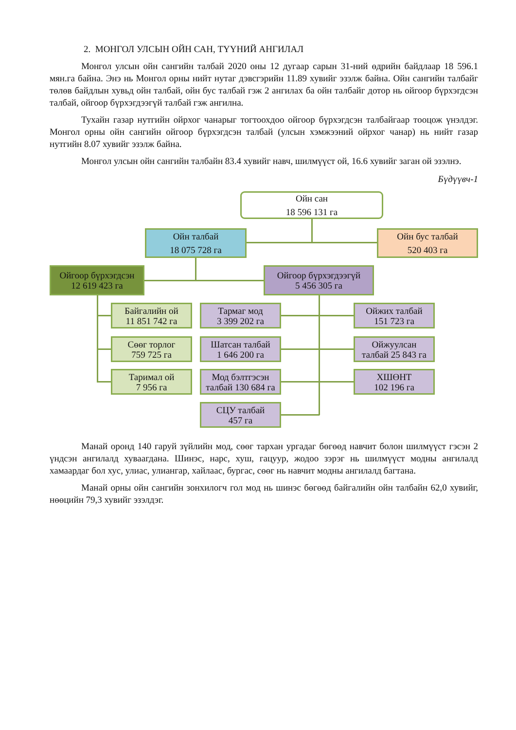2. МОНГОЛ УЛСЫН ОЙН САН, ТҮҮНИЙ АНГИЛАЛ
Монгол улсын ойн сангийн талбай 2020 оны 12 дугаар сарын 31-ний өдрийн байдлаар 18 596.1 мян.га байна. Энэ нь Монгол орны нийт нутаг дэвсгэрийн 11.89 хувийг эзэлж байна. Ойн сангийн талбайг төлөв байдлын хувьд ойн талбай, ойн бус талбай гэж 2 ангилах ба ойн талбайг дотор нь ойгоор бүрхэгдсэн талбай, ойгоор бүрхэгдээгүй талбай гэж ангилна.
Тухайн газар нутгийн ойрхог чанарыг тогтоохдоо ойгоор бүрхэгдсэн талбайгаар тооцож үнэлдэг. Монгол орны ойн сангийн ойгоор бүрхэгдсэн талбай (улсын хэмжээний ойрхог чанар) нь нийт газар нутгийн 8.07 хувийг эзэлж байна.
Монгол улсын ойн сангийн талбайн 83.4 хувийг навч, шилмүүст ой, 16.6 хувийг заган ой эзэлнэ.
Бүдүүвч-1
Ойн сан
18 596 131 га
Ойн талбай
18 075 728 га
Ойн бус талбай
520 403 га
Ойгоор бүрхэгдсэн
12 619 423 га
Ойгоор бүрхэгдээгүй
5 456 305 га
Байгалийн ой
11 851 742 га
Тармаг мод
3 399 202 га
Ойжих талбай
151 723 га
Сөөг торлог
759 725 га
Шатсан талбай
1 646 200 га
Ойжуулсан
талбай 25 843 га
Таримал ой
7 956 га
Мод бэлтгэсэн
талбай 130 684 га
ХШӨНТ
102 196 га
СЦУ талбай
457 га
Манай оронд 140 гаруй зүйлийн мод, сөөг тархан ургадаг бөгөөд навчит болон шилмүүст гэсэн 2 үндсэн ангилалд хуваагдана. Шинэс, нарс, хуш, гацуур, жодоо зэрэг нь шилмүүст модны ангилалд хамаардаг бол хус, улиас, улиангар, хайлаас, бургас, сөөг нь навчит модны ангилалд багтана.
Манай орны ойн сангийн зонхилогч гол мод нь шинэс бөгөөд байгалийн ойн талбайн 62,0 хувийг, нөөцийн 79,3 хувийг эзэлдэг.